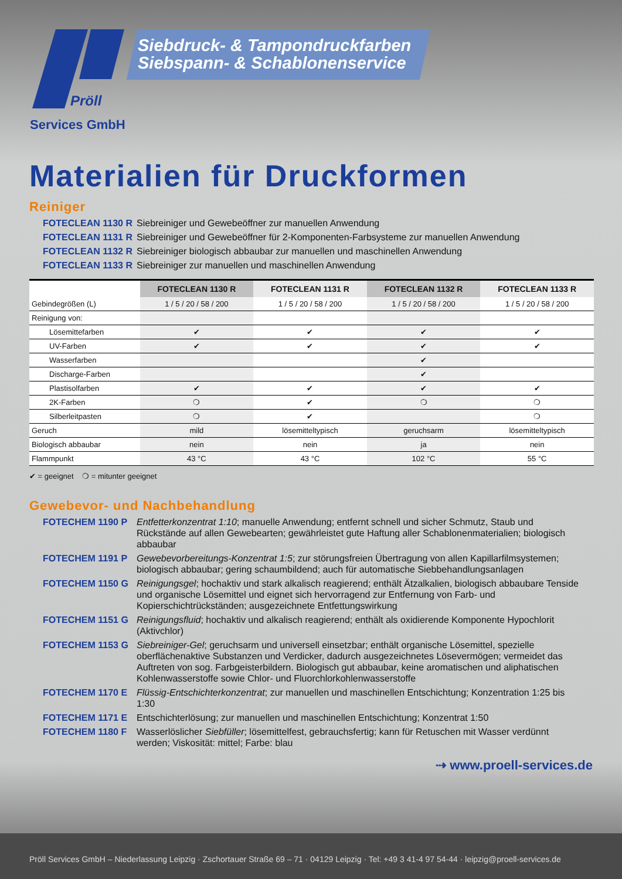Siebdruck- & Tampondruckfarben
Siebspann- & Schablonenservice
Pröll
Services GmbH
Materialien für Druckformen
Reiniger
FOTECLEAN 1130 R Siebreiniger und Gewebeöffner zur manuellen Anwendung
FOTECLEAN 1131 R Siebreiniger und Gewebeöffner für 2-Komponenten-Farbsysteme zur manuellen Anwendung
FOTECLEAN 1132 R Siebreiniger biologisch abbaubar zur manuellen und maschinellen Anwendung
FOTECLEAN 1133 R Siebreiniger zur manuellen und maschinellen Anwendung
| | FOTECLEAN 1130 R | FOTECLEAN 1131 R | FOTECLEAN 1132 R | FOTECLEAN 1133 R |
| --- | --- | --- | --- | --- |
| Gebindegrößen (L) | 1 / 5 / 20 / 58 / 200 | 1 / 5 / 20 / 58 / 200 | 1 / 5 / 20 / 58 / 200 | 1 / 5 / 20 / 58 / 200 |
| Reinigung von: | | | | |
| Lösemittefarben | ✔ | ✔ | ✔ | ✔ |
| UV-Farben | ✔ | ✔ | ✔ | ✔ |
| Wasserfarben | | | ✔ | |
| Discharge-Farben | | | ✔ | |
| Plastisolfarben | ✔ | ✔ | ✔ | ✔ |
| 2K-Farben | ❍ | ✔ | ❍ | ❍ |
| Silberleitpasten | ❍ | ✔ | | ❍ |
| Geruch | mild | lösemitteltypisch | geruchsarm | lösemitteltypisch |
| Biologisch abbaubar | nein | nein | ja | nein |
| Flammpunkt | 43 °C | 43 °C | 102 °C | 55 °C |
✔ = geeignet ❍ = mitunter geeignet
Gewebevor- und Nachbehandlung
FOTECHEM 1190 P Entfetterkonzentrat 1:10; manuelle Anwendung; entfernt schnell und sicher Schmutz, Staub und Rückstände auf allen Gewebearten; gewährleistet gute Haftung aller Schablonenmaterialien; biologisch abbaubar
FOTECHEM 1191 P Gewebevorbereitungs-Konzentrat 1:5; zur störungsfreien Übertragung von allen Kapillarfilmsystemen; biologisch abbaubar; gering schaumbildend; auch für automatische Siebbehandlungsanlagen
FOTECHEM 1150 G Reinigungsgel; hochaktiv und stark alkalisch reagierend; enthält Ätzalkalien, biologisch abbaubare Tenside und organische Lösemittel und eignet sich hervorragend zur Entfernung von Farb- und Kopierschichtrückständen; ausgezeichnete Entfettungswirkung
FOTECHEM 1151 G Reinigungsfluid; hochaktiv und alkalisch reagierend; enthält als oxidierende Komponente Hypochlorit (Aktivchlor)
FOTECHEM 1153 G Siebreiniger-Gel; geruchsarm und universell einsetzbar; enthält organische Lösemittel, spezielle oberflächenaktive Substanzen und Verdicker, dadurch ausgezeichnetes Lösevermögen; vermeidet das Auftreten von sog. Farbgeisterbildern. Biologisch gut abbaubar, keine aromatischen und aliphatischen Kohlenwasserstoffe sowie Chlor- und Fluorchlorkohlenwasserstoffe
FOTECHEM 1170 E Flüssig-Entschichterkonzentrat; zur manuellen und maschinellen Entschichtung; Konzentration 1:25 bis 1:30
FOTECHEM 1171 E Entschichterlösung; zur manuellen und maschinellen Entschichtung; Konzentrat 1:50
FOTECHEM 1180 F Wasserlöslicher Siebfüller; lösemittelfest, gebrauchsfertig; kann für Retuschen mit Wasser verdünnt werden; Viskosität: mittel; Farbe: blau
⇢ www.proell-services.de
Pröll Services GmbH – Niederlassung Leipzig · Zschortauer Straße 69 – 71 · 04129 Leipzig · Tel: +49 3 41-4 97 54-44 · leipzig@proell-services.de